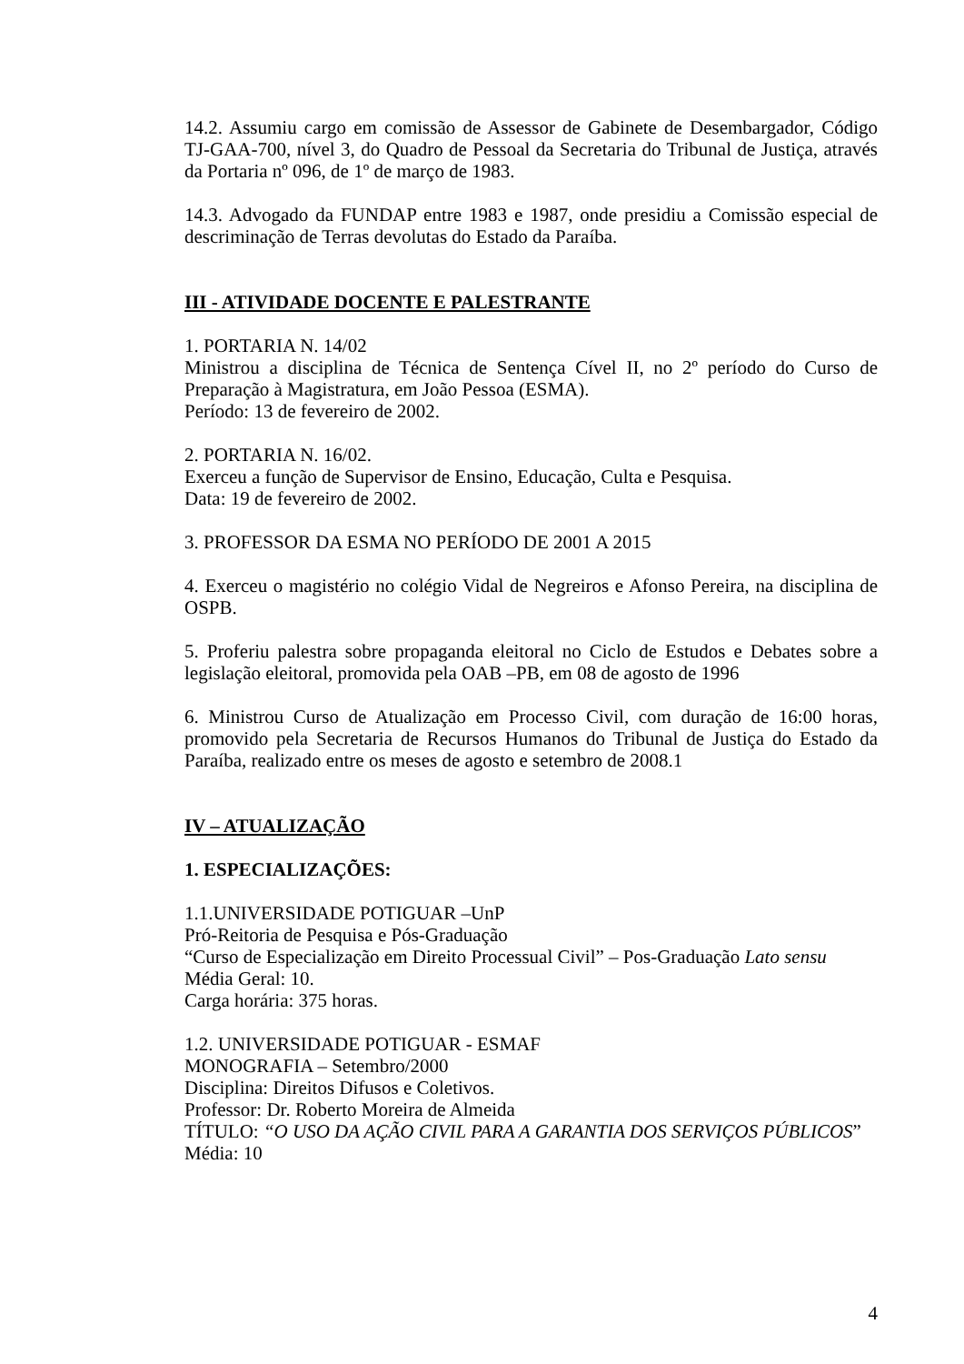14.2. Assumiu cargo em comissão de Assessor de Gabinete de Desembargador, Código TJ-GAA-700, nível 3, do Quadro de Pessoal da Secretaria do Tribunal de Justiça, através da Portaria nº 096, de 1º de março de 1983.
14.3. Advogado da FUNDAP entre 1983 e 1987, onde presidiu a Comissão especial de descriminação de Terras devolutas do Estado da Paraíba.
III - ATIVIDADE DOCENTE E PALESTRANTE
1. PORTARIA N. 14/02
Ministrou a disciplina de Técnica de Sentença Cível II, no 2º período do Curso de Preparação à Magistratura, em João Pessoa (ESMA).
Período: 13 de fevereiro de 2002.
2. PORTARIA N. 16/02.
Exerceu a função de Supervisor de Ensino, Educação, Culta e Pesquisa.
Data: 19 de fevereiro de 2002.
3. PROFESSOR DA ESMA NO PERÍODO DE 2001 A 2015
4. Exerceu o magistério no colégio Vidal de Negreiros e Afonso Pereira, na disciplina de OSPB.
5. Proferiu palestra sobre propaganda eleitoral no Ciclo de Estudos e Debates sobre a legislação eleitoral, promovida pela OAB –PB, em 08 de agosto de 1996
6. Ministrou Curso de Atualização em Processo Civil, com duração de 16:00 horas, promovido pela Secretaria de Recursos Humanos do Tribunal de Justiça do Estado da Paraíba, realizado entre os meses de agosto e setembro de 2008.1
IV – ATUALIZAÇÃO
1. ESPECIALIZAÇÕES:
1.1.UNIVERSIDADE POTIGUAR –UnP
Pró-Reitoria de Pesquisa e Pós-Graduação
“Curso de Especialização em Direito Processual Civil” – Pos-Graduação Lato sensu
Média Geral: 10.
Carga horária: 375 horas.
1.2. UNIVERSIDADE POTIGUAR - ESMAF
MONOGRAFIA – Setembro/2000
Disciplina: Direitos Difusos e Coletivos.
Professor: Dr. Roberto Moreira de Almeida
TÍTULO: “O USO DA AÇÃO CIVIL PARA A GARANTIA DOS SERVIÇOS PÚBLICOS”
Média: 10
4